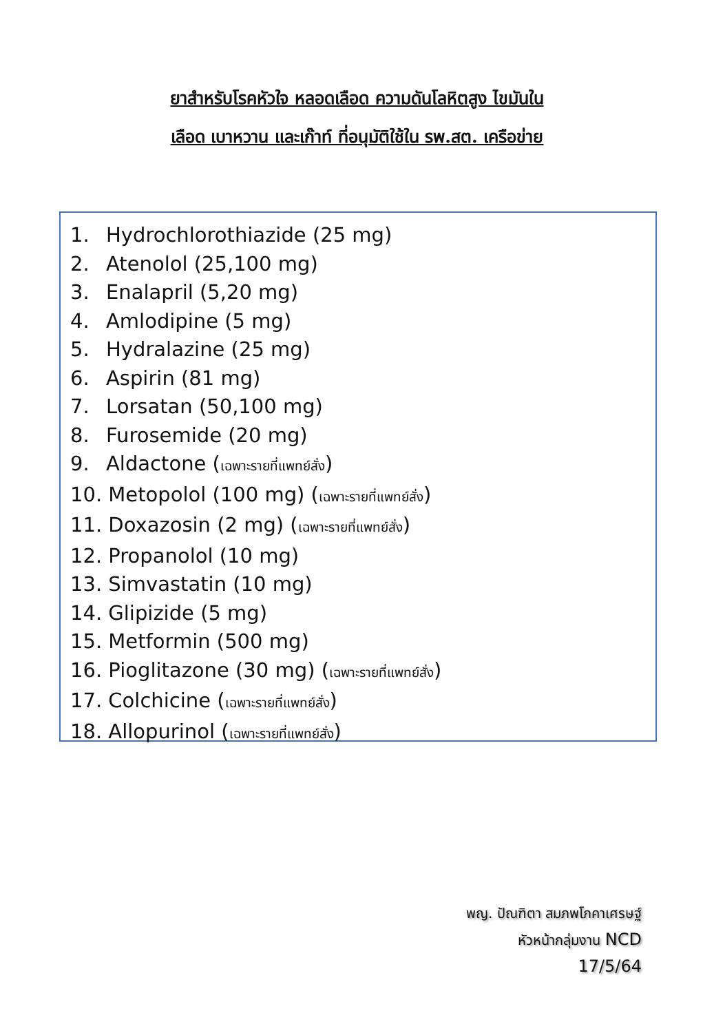ยาสำหรับโรคหัวใจ หลอดเลือด ความดันโลหิตสูง ไขมันใน
เลือด เบาหวาน และเก๊าท์ ที่อนุมัติใช้ใน รพ.สต. เครือข่าย
1. Hydrochlorothiazide (25 mg)
2. Atenolol (25,100 mg)
3. Enalapril (5,20 mg)
4. Amlodipine (5 mg)
5. Hydralazine (25 mg)
6. Aspirin (81 mg)
7. Lorsatan (50,100 mg)
8. Furosemide (20 mg)
9. Aldactone (เฉพาะรายที่แพทย์สั่ง)
10. Metopolol (100 mg) (เฉพาะรายที่แพทย์สั่ง)
11. Doxazosin (2 mg) (เฉพาะรายที่แพทย์สั่ง)
12. Propanolol (10 mg)
13. Simvastatin (10 mg)
14. Glipizide (5 mg)
15. Metformin (500 mg)
16. Pioglitazone (30 mg) (เฉพาะรายที่แพทย์สั่ง)
17. Colchicine (เฉพาะรายที่แพทย์สั่ง)
18. Allopurinol (เฉพาะรายที่แพทย์สั่ง)
พญ. ปัณฑิตา สมภพโภคาเศรษฐ์
หัวหน้ากลุ่มงาน NCD
17/5/64